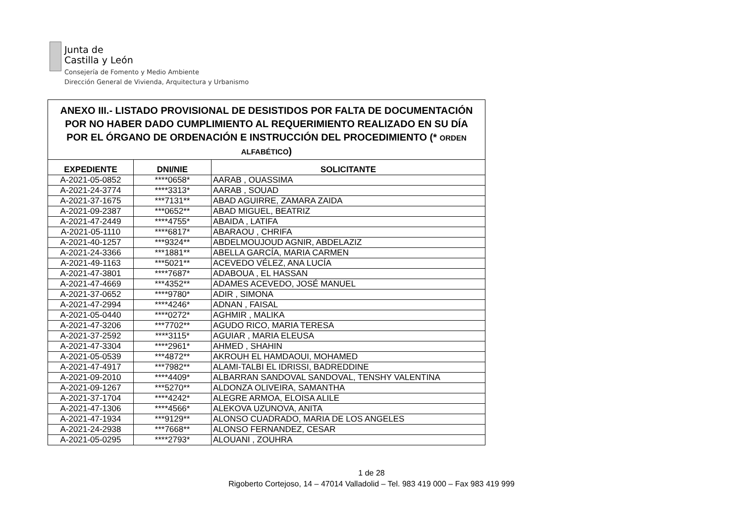Junta de
Castilla y León
Consejería de Fomento y Medio Ambiente
Dirección General de Vivienda, Arquitectura y Urbanismo
| ANEXO III.- LISTADO PROVISIONAL DE DESISTIDOS POR FALTA DE DOCUMENTACIÓN POR NO HABER DADO CUMPLIMIENTO AL REQUERIMIENTO REALIZADO EN SU DÍA POR EL ÓRGANO DE ORDENACIÓN E INSTRUCCIÓN DEL PROCEDIMIENTO (* ORDEN ALFABÉTICO ) | | |
| --- | --- | --- |
| EXPEDIENTE | DNI/NIE | SOLICITANTE |
| A-2021-05-0852 | ****0658* | AARAB , OUASSIMA |
| A-2021-24-3774 | ****3313* | AARAB , SOUAD |
| A-2021-37-1675 | ***7131** | ABAD AGUIRRE, ZAMARA ZAIDA |
| A-2021-09-2387 | ***0652** | ABAD MIGUEL, BEATRIZ |
| A-2021-47-2449 | ****4755* | ABAIDA , LATIFA |
| A-2021-05-1110 | ****6817* | ABARAOU , CHRIFA |
| A-2021-40-1257 | ***9324** | ABDELMOUJOUD AGNIR, ABDELAZIZ |
| A-2021-24-3366 | ***1881** | ABELLA GARCÍA, MARIA CARMEN |
| A-2021-49-1163 | ***5021** | ACEVEDO VÉLEZ, ANA LUCÍA |
| A-2021-47-3801 | ****7687* | ADABOUA , EL HASSAN |
| A-2021-47-4669 | ***4352** | ADAMES ACEVEDO, JOSÉ MANUEL |
| A-2021-37-0652 | ****9780* | ADIR , SIMONA |
| A-2021-47-2994 | ****4246* | ADNAN , FAISAL |
| A-2021-05-0440 | ****0272* | AGHMIR , MALIKA |
| A-2021-47-3206 | ***7702** | AGUDO RICO, MARIA TERESA |
| A-2021-37-2592 | ****3115* | AGUIAR , MARIA ELEUSA |
| A-2021-47-3304 | ****2961* | AHMED , SHAHIN |
| A-2021-05-0539 | ***4872** | AKROUH EL HAMDAOUI, MOHAMED |
| A-2021-47-4917 | ***7982** | ALAMI-TALBI EL IDRISSI, BADREDDINE |
| A-2021-09-2010 | ****4409* | ALBARRAN SANDOVAL SANDOVAL, TENSHY VALENTINA |
| A-2021-09-1267 | ***5270** | ALDONZA OLIVEIRA, SAMANTHA |
| A-2021-37-1704 | ****4242* | ALEGRE ARMOA, ELOISA ALILE |
| A-2021-47-1306 | ****4566* | ALEKOVA UZUNOVA, ANITA |
| A-2021-47-1934 | ***9129** | ALONSO CUADRADO, MARIA DE LOS ANGELES |
| A-2021-24-2938 | ***7668** | ALONSO FERNANDEZ, CESAR |
| A-2021-05-0295 | ****2793* | ALOUANI , ZOUHRA |
1 de 28
Rigoberto Cortejoso, 14 – 47014 Valladolid – Tel. 983 419 000 – Fax 983 419 999